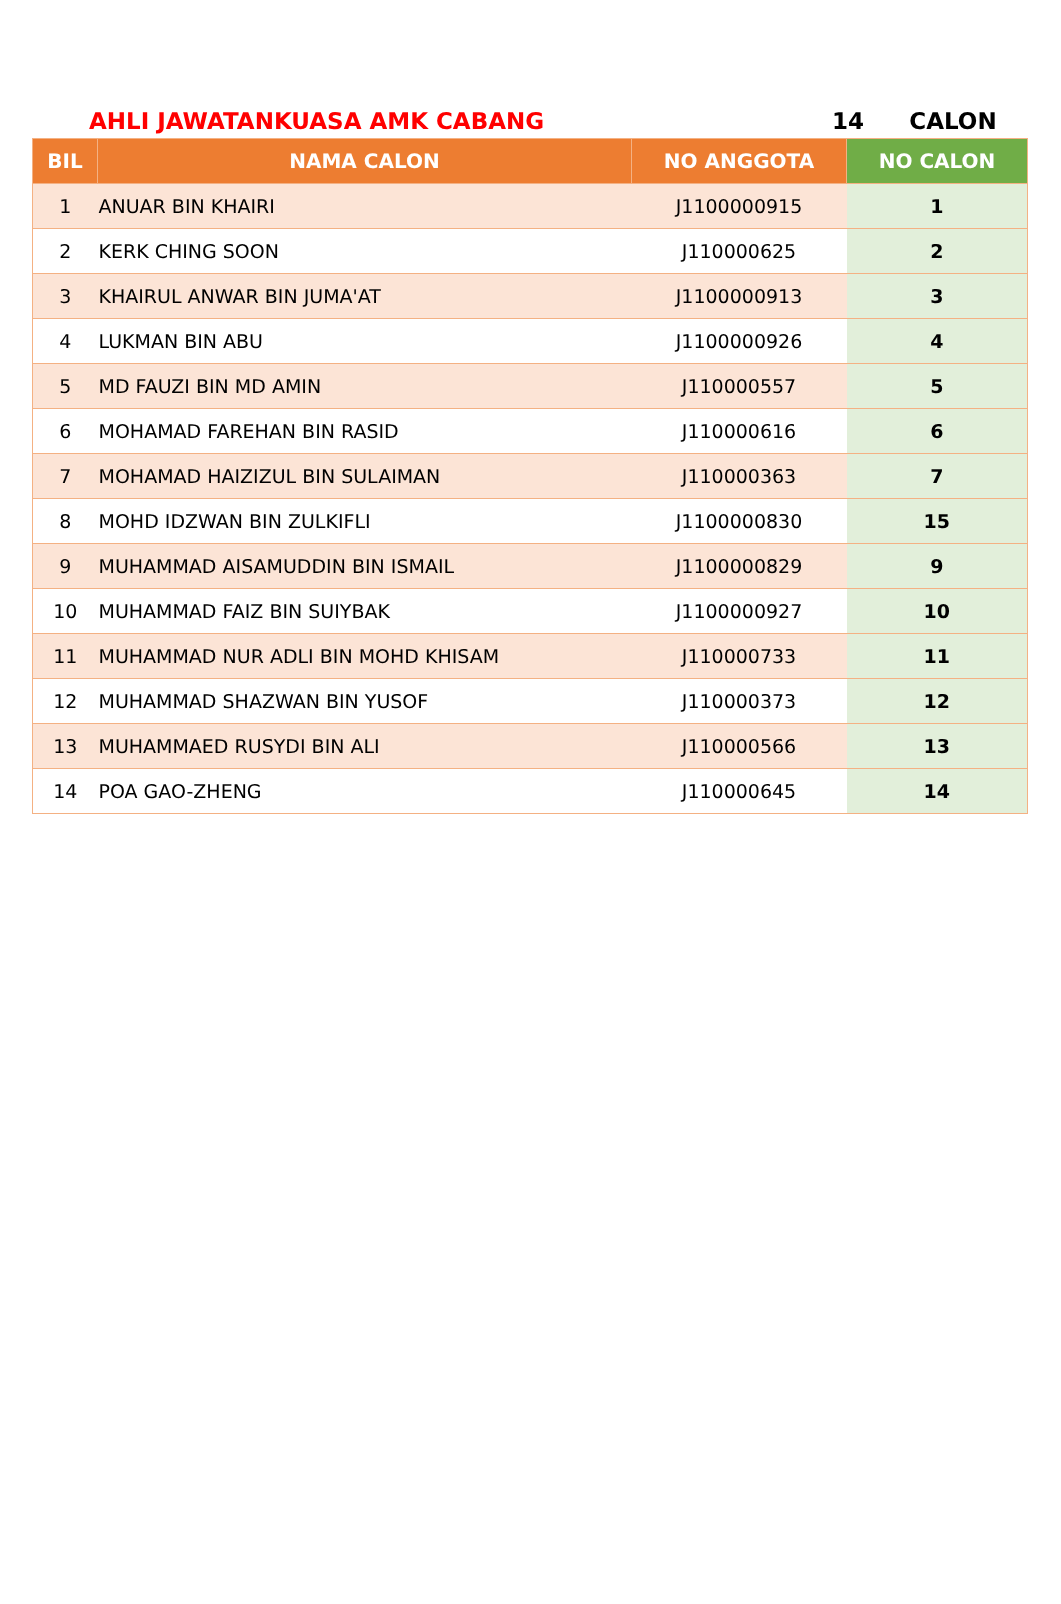AHLI JAWATANKUASA AMK CABANG 14 CALON
| BIL | NAMA CALON | NO ANGGOTA | NO CALON |
| --- | --- | --- | --- |
| 1 | ANUAR BIN KHAIRI | J1100000915 | 1 |
| 2 | KERK CHING SOON | J110000625 | 2 |
| 3 | KHAIRUL ANWAR BIN JUMA'AT | J1100000913 | 3 |
| 4 | LUKMAN BIN ABU | J1100000926 | 4 |
| 5 | MD FAUZI BIN MD AMIN | J110000557 | 5 |
| 6 | MOHAMAD FAREHAN BIN RASID | J110000616 | 6 |
| 7 | MOHAMAD HAIZIZUL BIN SULAIMAN | J110000363 | 7 |
| 8 | MOHD IDZWAN BIN ZULKIFLI | J1100000830 | 15 |
| 9 | MUHAMMAD AISAMUDDIN BIN ISMAIL | J1100000829 | 9 |
| 10 | MUHAMMAD FAIZ BIN SUIYBAK | J1100000927 | 10 |
| 11 | MUHAMMAD NUR ADLI BIN MOHD KHISAM | J110000733 | 11 |
| 12 | MUHAMMAD SHAZWAN BIN YUSOF | J110000373 | 12 |
| 13 | MUHAMMAED RUSYDI BIN ALI | J110000566 | 13 |
| 14 | POA GAO-ZHENG | J110000645 | 14 |